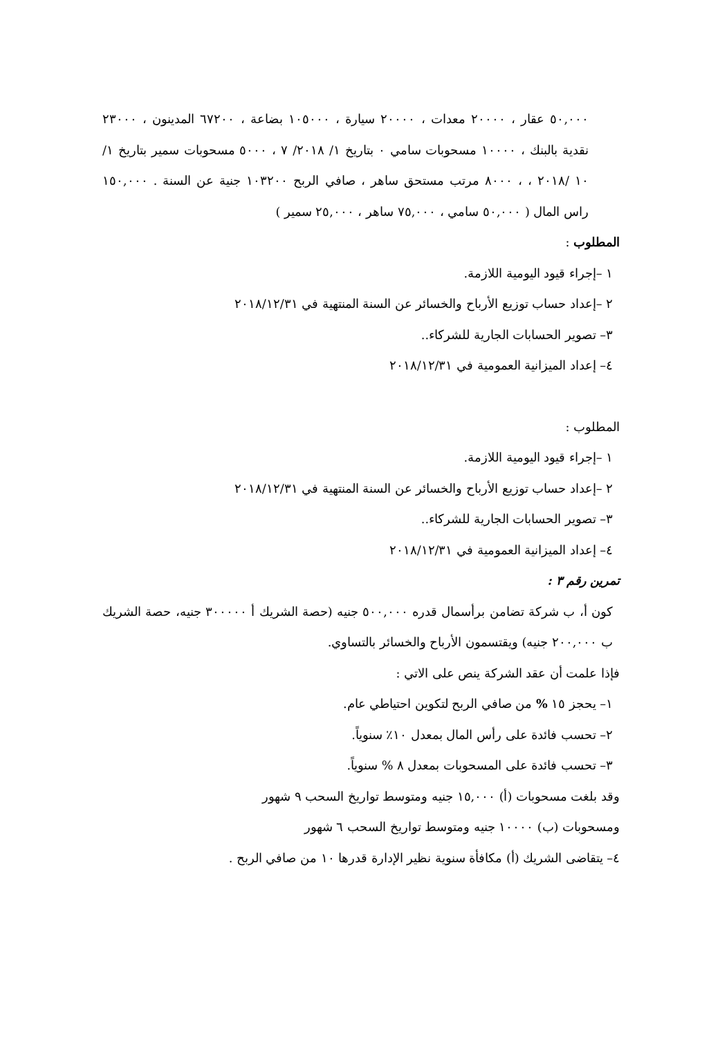٥٠,٠٠٠ عقار ، ٢٠٠٠٠ معدات ، ٢٠٠٠٠ سيارة ، ١٠٥٠٠٠ بضاعة ، ٦٧٢٠٠ المدينون ، ٢٣٠٠٠ نقدية بالبنك ، ١٠٠٠٠ مسحوبات سامي ٠ بتاريخ ١/ ٢٠١٨/ ٧ ، ٥٠٠٠ مسحوبات سمير بتاريخ ١/ ١٠ /٢٠١٨ ، ، ٨٠٠٠ مرتب مستحق ساهر ، صافي الربح ١٠٣٢٠٠ جنية عن السنة . ١٥٠,٠٠٠ راس المال ( ٥٠,٠٠٠ سامي ، ٧٥,٠٠٠ ساهر ، ٢٥,٠٠٠ سمير )
المطلوب :
١ –إجراء قيود اليومية اللازمة.
٢ –إعداد حساب توزيع الأرباح والخسائر عن السنة المنتهية في ٢٠١٨/١٢/٣١
٣– تصوير الحسابات الجارية للشركاء..
٤– إعداد الميزانية العمومية في ٢٠١٨/١٢/٣١
المطلوب :
١ –إجراء قيود اليومية اللازمة.
٢ –إعداد حساب توزيع الأرباح والخسائر عن السنة المنتهية في ٢٠١٨/١٢/٣١
٣– تصوير الحسابات الجارية للشركاء..
٤– إعداد الميزانية العمومية في ٢٠١٨/١٢/٣١
تمرين رقم ٣ :
كون أ، ب شركة تضامن برأسمال قدره ٥٠٠,٠٠٠ جنيه (حصة الشريك أ ٣٠٠٠٠٠ جنيه، حصة الشريك ب ٢٠٠,٠٠٠ جنيه) ويقتسمون الأرباح والخسائر بالتساوي.
فإذا علمت أن عقد الشركة ينص على الاتي :
١– يحجز ١٥ % من صافي الربح لتكوين احتياطي عام.
٢– تحسب فائدة على رأس المال بمعدل ١٠٪ سنوياً.
٣– تحسب فائدة على المسحوبات بمعدل ٨ % سنوياً.
وقد بلغت مسحوبات (أ) ١٥,٠٠٠ جنيه ومتوسط تواريخ السحب ٩ شهور
ومسحوبات (ب) ١٠٠٠٠ جنيه ومتوسط تواريخ السحب ٦ شهور
٤– يتقاضى الشريك (أ) مكافأة سنوية نظير الإدارة قدرها ١٠ من صافي الربح .